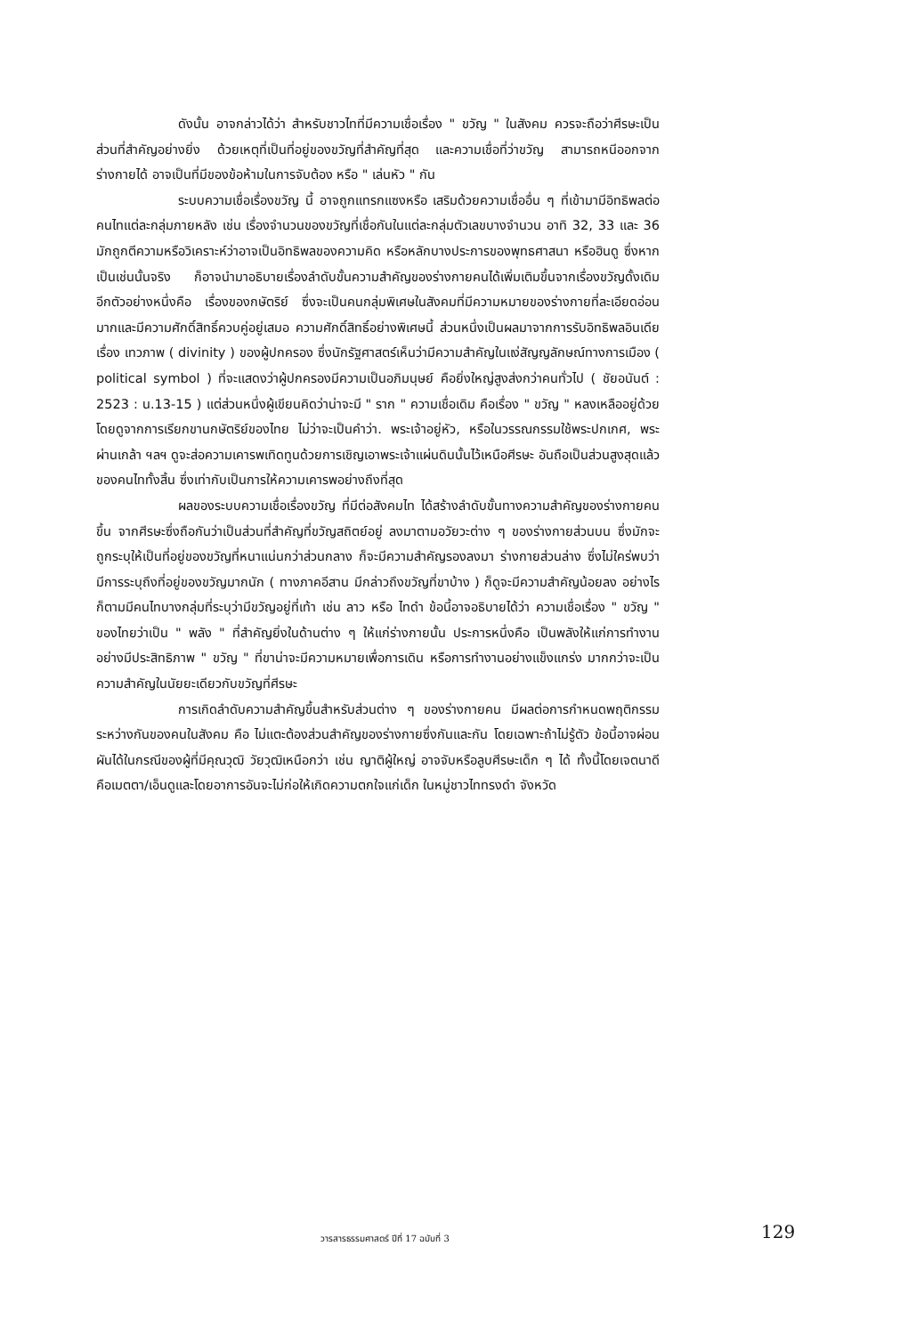ดังนั้น อาจกล่าวได้ว่า สำหรับชาวไทที่มีความเชื่อเรื่อง " ขวัญ " ในสังคม ควรจะถือว่าศีรษะเป็นส่วนที่สำคัญอย่างยิ่ง ด้วยเหตุที่เป็นที่อยู่ของขวัญที่สำคัญที่สุด และความเชื่อที่ว่าขวัญ สามารถหนีออกจากร่างกายได้ อาจเป็นที่มีของข้อห้ามในการจับต้อง หรือ " เล่นหัว " กัน
ระบบความเชื่อเรื่องขวัญ นี้ อาจถูกแทรกแซงหรือ เสริมด้วยความเชื่ออื่น ๆ ที่เข้ามามีอิทธิพลต่อคนไทแต่ละกลุ่มภายหลัง เช่น เรื่องจำนวนของขวัญที่เชื่อกันในแต่ละกลุ่มตัวเลขบางจำนวน อาทิ 32, 33 และ 36 มักถูกตีความหรือวิเคราะห์ว่าอาจเป็นอิทธิพลของความคิด หรือหลักบางประการของพุทธศาสนา หรือฮินดู ซึ่งหากเป็นเช่นนั้นจริง ก็อาจนำมาอธิบายเรื่องลำดับขั้นความสำคัญของร่างกายคนได้เพิ่มเติมขึ้นจากเรื่องขวัญดั้งเดิม อีกตัวอย่างหนึ่งคือ เรื่องของกษัตริย์ ซึ่งจะเป็นคนกลุ่มพิเศษในสังคมที่มีความหมายของร่างกายที่ละเอียดอ่อนมากและมีความศักดิ์สิทธิ์ควบคู่อยู่เสมอ ความศักดิ์สิทธิ์อย่างพิเศษนี้ ส่วนหนึ่งเป็นผลมาจากการรับอิทธิพลอินเดีย เรื่อง เทวภาพ ( divinity ) ของผู้ปกครอง ซึ่งนักรัฐศาสตร์เห็นว่ามีความสำคัญในแง่สัญญลักษณ์ทางการเมือง ( political symbol ) ที่จะแสดงว่าผู้ปกครองมีความเป็นอภิมนุษย์ คือยิ่งใหญ่สูงส่งกว่าคนทั่วไป ( ชัยอนันต์ : 2523 : น.13-15 ) แต่ส่วนหนึ่งผู้เขียนคิดว่าน่าจะมี " ราก " ความเชื่อเดิม คือเรื่อง " ขวัญ " หลงเหลืออยู่ด้วย โดยดูจากการเรียกขานกษัตริย์ของไทย ไม่ว่าจะเป็นคำว่า. พระเจ้าอยู่หัว, หรือในวรรณกรรมใช้พระปกเกศ, พระผ่านเกล้า ฯลฯ ดูจะส่อความเคารพเทิดทูนด้วยการเชิญเอาพระเจ้าแผ่นดินนั้นไว้เหนือศีรษะ อันถือเป็นส่วนสูงสุดแล้วของคนไททั้งสิ้น ซึ่งเท่ากับเป็นการให้ความเคารพอย่างถึงที่สุด
ผลของระบบความเชื่อเรื่องขวัญ ที่มีต่อสังคมไท ได้สร้างลำดับขั้นทางความสำคัญของร่างกายคนขึ้น จากศีรษะซึ่งถือกันว่าเป็นส่วนที่สำคัญที่ขวัญสถิตย์อยู่ ลงมาตามอวัยวะต่าง ๆ ของร่างกายส่วนบน ซึ่งมักจะถูกระบุให้เป็นที่อยู่ของขวัญที่หนาแน่นกว่าส่วนกลาง ก็จะมีความสำคัญรองลงมา ร่างกายส่วนล่าง ซึ่งไม่ใคร่พบว่ามีการระบุถึงที่อยู่ของขวัญมากนัก ( ทางภาคอีสาน มีกล่าวถึงขวัญที่ขาบ้าง ) ก็ดูจะมีความสำคัญน้อยลง อย่างไรก็ตามมีคนไทบางกลุ่มที่ระบุว่ามีขวัญอยู่ที่เท้า เช่น ลาว หรือ ไทดำ ข้อนี้อาจอธิบายได้ว่า ความเชื่อเรื่อง " ขวัญ " ของไทยว่าเป็น " พลัง " ที่สำคัญยิ่งในด้านต่าง ๆ ให้แก่ร่างกายนั้น ประการหนึ่งคือ เป็นพลังให้แก่การทำงานอย่างมีประสิทธิภาพ " ขวัญ " ที่ขาน่าจะมีความหมายเพื่อการเดิน หรือการทำงานอย่างแข็งแกร่ง มากกว่าจะเป็นความสำคัญในนัยยะเดียวกับขวัญที่ศีรษะ
การเกิดลำดับความสำคัญขึ้นสำหรับส่วนต่าง ๆ ของร่างกายคน มีผลต่อการกำหนดพฤติกรรมระหว่างกันของคนในสังคม คือ ไม่แตะต้องส่วนสำคัญของร่างกายซึ่งกันและกัน โดยเฉพาะถ้าไม่รู้ตัว ข้อนี้อาจผ่อนผันได้ในกรณีของผู้ที่มีคุณวุฒิ วัยวุฒิเหนือกว่า เช่น ญาติผู้ใหญ่ อาจจับหรือลูบศีรษะเด็ก ๆ ได้ ทั้งนี้โดยเจตนาดี คือเมตตา/เอ็นดูและโดยอาการอันจะไม่ก่อให้เกิดความตกใจแก่เด็ก ในหมู่ชาวไททรงดำ จังหวัด
วารสารธรรมศาสตร์ ปีที่ 17 ฉบับที่ 3 129